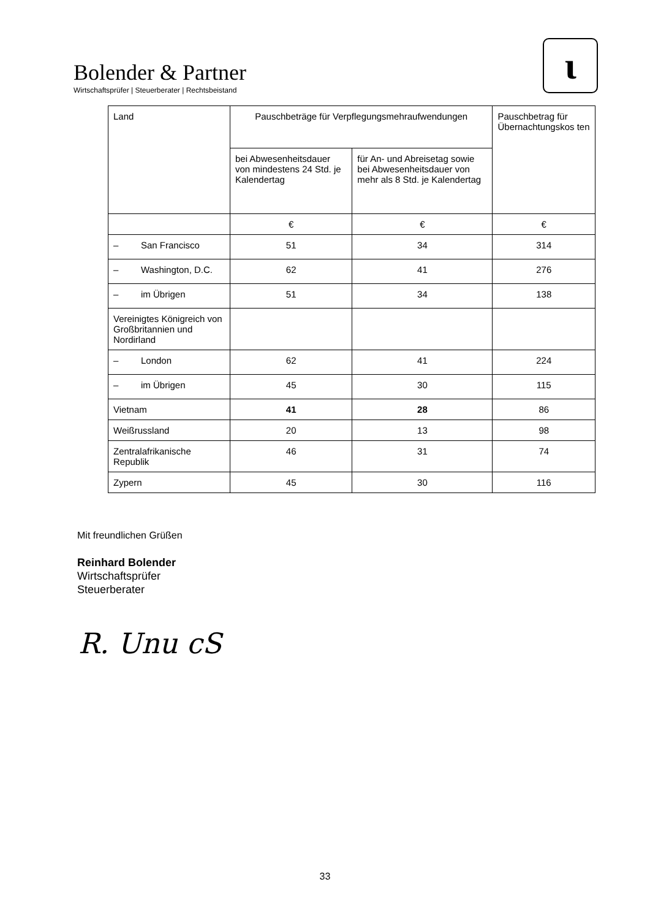Bolender & Partner
Wirtschaftsprüfer | Steuerberater | Rechtsbeistand
ɩ
| Land | Pauschbeträge für Verpflegungsmehraufwendungen | | Pauschbetrag für Übernachtungskos ten |
| --- | --- | --- | --- |
| | bei Abwesenheitsdauer von mindestens 24 Std. je Kalendertag | für An- und Abreisetag sowie bei Abwesenheitsdauer von mehr als 8 Std. je Kalendertag | |
| | € | € | € |
| – San Francisco | 51 | 34 | 314 |
| – Washington, D.C. | 62 | 41 | 276 |
| – im Übrigen | 51 | 34 | 138 |
| Vereinigtes Königreich von Großbritannien und Nordirland | | | |
| – London | 62 | 41 | 224 |
| – im Übrigen | 45 | 30 | 115 |
| Vietnam | 41 | 28 | 86 |
| Weißrussland | 20 | 13 | 98 |
| Zentralafrikanische Republik | 46 | 31 | 74 |
| Zypern | 45 | 30 | 116 |
Mit freundlichen Grüßen
Reinhard Bolender
Wirtschaftsprüfer
Steuerberater
R. Unu cS
33